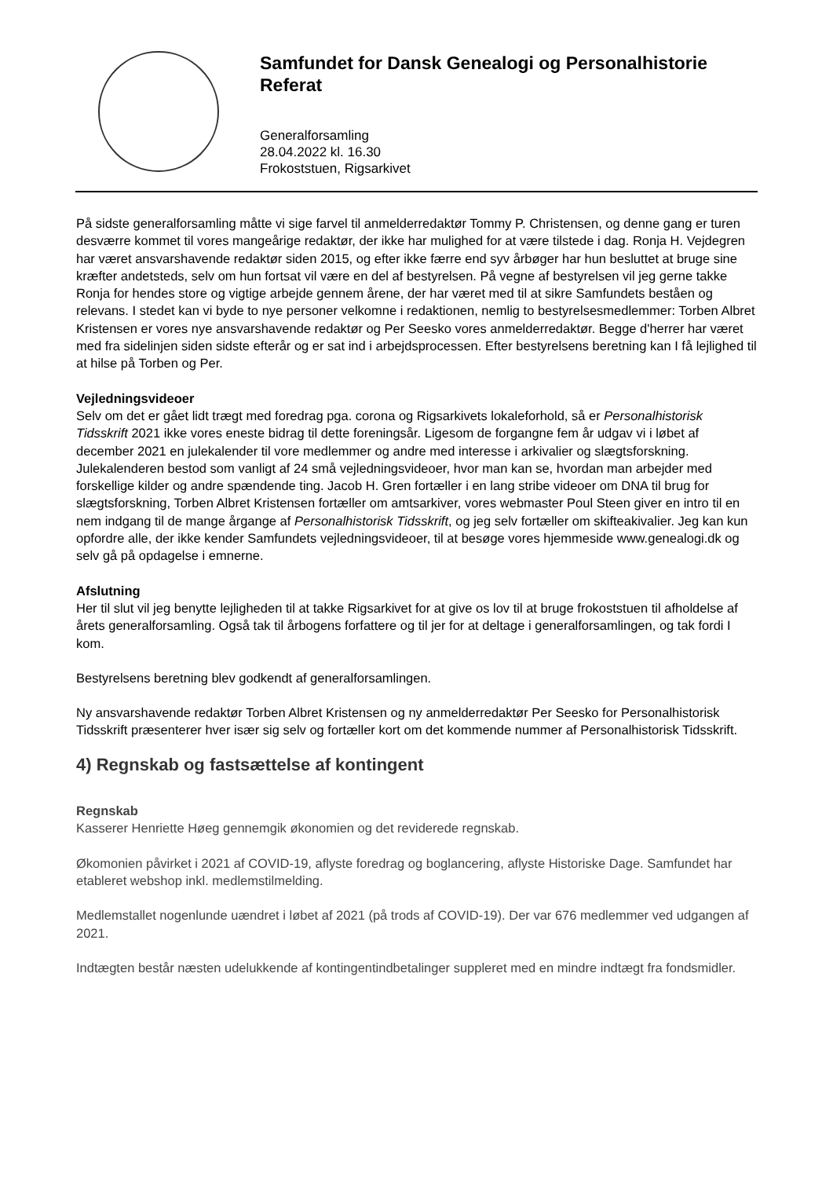Samfundet for Dansk Genealogi og Personalhistorie
Referat
Generalforsamling
28.04.2022 kl. 16.30
Frokoststuen, Rigsarkivet
På sidste generalforsamling måtte vi sige farvel til anmelderredaktør Tommy P. Christensen, og denne gang er turen desværre kommet til vores mangeårige redaktør, der ikke har mulighed for at være tilstede i dag. Ronja H. Vejdegren har været ansvarshavende redaktør siden 2015, og efter ikke færre end syv årbøger har hun besluttet at bruge sine kræfter andetsteds, selv om hun fortsat vil være en del af bestyrelsen. På vegne af bestyrelsen vil jeg gerne takke Ronja for hendes store og vigtige arbejde gennem årene, der har været med til at sikre Samfundets beståen og relevans. I stedet kan vi byde to nye personer velkomne i redaktionen, nemlig to bestyrelsesmedlemmer: Torben Albret Kristensen er vores nye ansvarshavende redaktør og Per Seesko vores anmelderredaktør. Begge d'herrer har været med fra sidelinjen siden sidste efterår og er sat ind i arbejdsprocessen. Efter bestyrelsens beretning kan I få lejlighed til at hilse på Torben og Per.
Vejledningsvideoer
Selv om det er gået lidt trægt med foredrag pga. corona og Rigsarkivets lokaleforhold, så er Personalhistorisk Tidsskrift 2021 ikke vores eneste bidrag til dette foreningsår. Ligesom de forgangne fem år udgav vi i løbet af december 2021 en julekalender til vore medlemmer og andre med interesse i arkivalier og slægtsforskning. Julekalenderen bestod som vanligt af 24 små vejledningsvideoer, hvor man kan se, hvordan man arbejder med forskellige kilder og andre spændende ting. Jacob H. Gren fortæller i en lang stribe videoer om DNA til brug for slægtsforskning, Torben Albret Kristensen fortæller om amtsarkiver, vores webmaster Poul Steen giver en intro til en nem indgang til de mange årgange af Personalhistorisk Tidsskrift, og jeg selv fortæller om skifteakivalier. Jeg kan kun opfordre alle, der ikke kender Samfundets vejledningsvideoer, til at besøge vores hjemmeside www.genealogi.dk og selv gå på opdagelse i emnerne.
Afslutning
Her til slut vil jeg benytte lejligheden til at takke Rigsarkivet for at give os lov til at bruge frokoststuen til afholdelse af årets generalforsamling. Også tak til årbogens forfattere og til jer for at deltage i generalforsamlingen, og tak fordi I kom.
Bestyrelsens beretning blev godkendt af generalforsamlingen.
Ny ansvarshavende redaktør Torben Albret Kristensen og ny anmelderredaktør Per Seesko for Personalhistorisk Tidsskrift præsenterer hver især sig selv og fortæller kort om det kommende nummer af Personalhistorisk Tidsskrift.
4) Regnskab og fastsættelse af kontingent
Regnskab
Kasserer Henriette Høeg gennemgik økonomien og det reviderede regnskab.
Økomonien påvirket i 2021 af COVID-19, aflyste foredrag og boglancering, aflyste Historiske Dage. Samfundet har etableret webshop inkl. medlemstilmelding.
Medlemstallet nogenlunde uændret i løbet af 2021 (på trods af COVID-19). Der var 676 medlemmer ved udgangen af 2021.
Indtægten består næsten udelukkende af kontingentindbetalinger suppleret med en mindre indtægt fra fondsmidler.